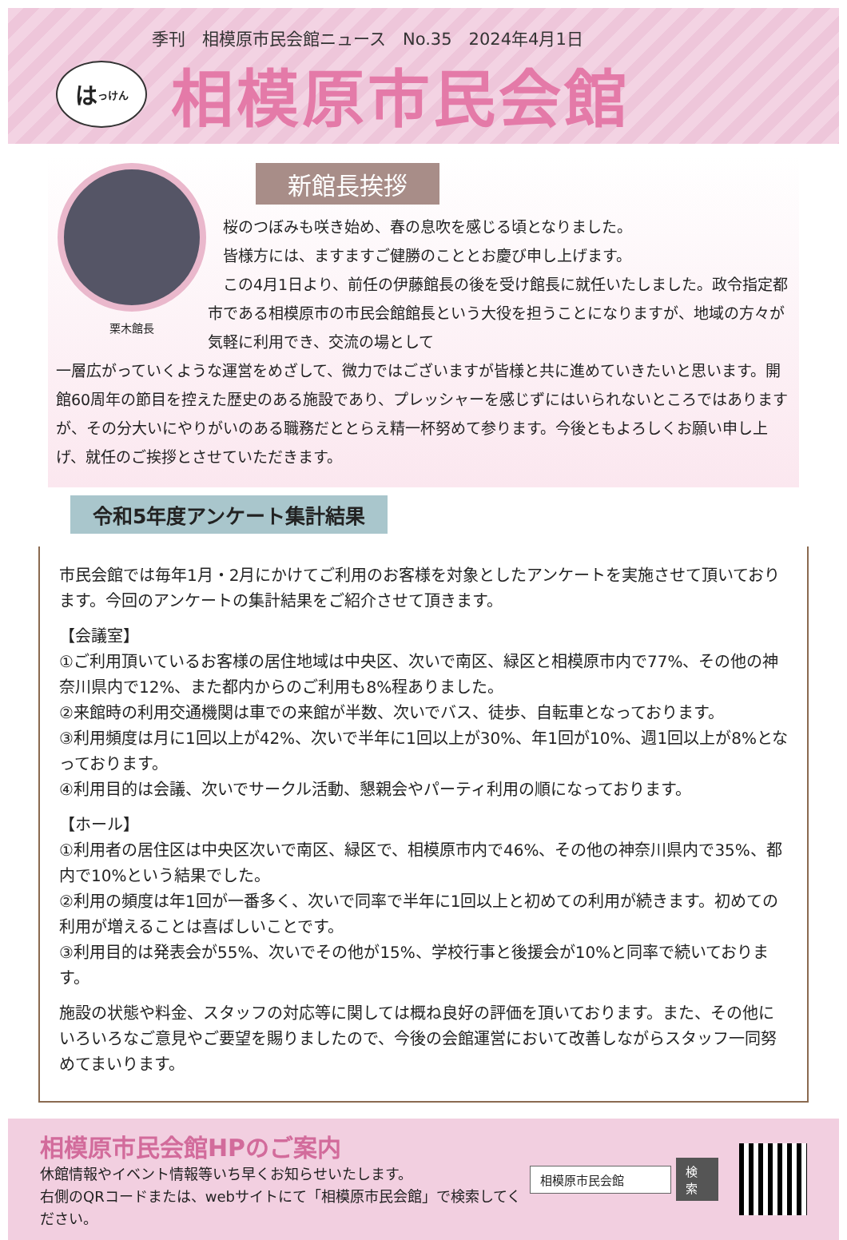季刊　相模原市民会館ニュース　No.35　2024年4月1日
は っけん
相模原市民会館
栗木館長
新館長挨拶
　桜のつぼみも咲き始め、春の息吹を感じる頃となりました。
　皆様方には、ますますご健勝のこととお慶び申し上げます。
　この4月1日より、前任の伊藤館長の後を受け館長に就任いたしました。政令指定都市である相模原市の市民会館館長という大役を担うことになりますが、地域の方々が気軽に利用でき、交流の場として
一層広がっていくような運営をめざして、微力ではございますが皆様と共に進めていきたいと思います。開館60周年の節目を控えた歴史のある施設であり、プレッシャーを感じずにはいられないところではありますが、その分大いにやりがいのある職務だととらえ精一杯努めて参ります。今後ともよろしくお願い申し上げ、就任のご挨拶とさせていただきます。
令和5年度アンケート集計結果
市民会館では毎年1月・2月にかけてご利用のお客様を対象としたアンケートを実施させて頂いております。今回のアンケートの集計結果をご紹介させて頂きます。
【会議室】
①ご利用頂いているお客様の居住地域は中央区、次いで南区、緑区と相模原市内で77%、その他の神奈川県内で12%、また都内からのご利用も8%程ありました。
②来館時の利用交通機関は車での来館が半数、次いでバス、徒歩、自転車となっております。
③利用頻度は月に1回以上が42%、次いで半年に1回以上が30%、年1回が10%、週1回以上が8%となっております。
④利用目的は会議、次いでサークル活動、懇親会やパーティ利用の順になっております。
【ホール】
①利用者の居住区は中央区次いで南区、緑区で、相模原市内で46%、その他の神奈川県内で35%、都内で10%という結果でした。
②利用の頻度は年1回が一番多く、次いで同率で半年に1回以上と初めての利用が続きます。初めての利用が増えることは喜ばしいことです。
③利用目的は発表会が55%、次いでその他が15%、学校行事と後援会が10%と同率で続いております。
施設の状態や料金、スタッフの対応等に関しては概ね良好の評価を頂いております。また、その他にいろいろなご意見やご要望を賜りましたので、今後の会館運営において改善しながらスタッフ一同努めてまいります。
相模原市民会館HPのご案内
休館情報やイベント情報等いち早くお知らせいたします。
右側のQRコードまたは、webサイトにて「相模原市民会館」で検索してください。
相模原市民会館 検索